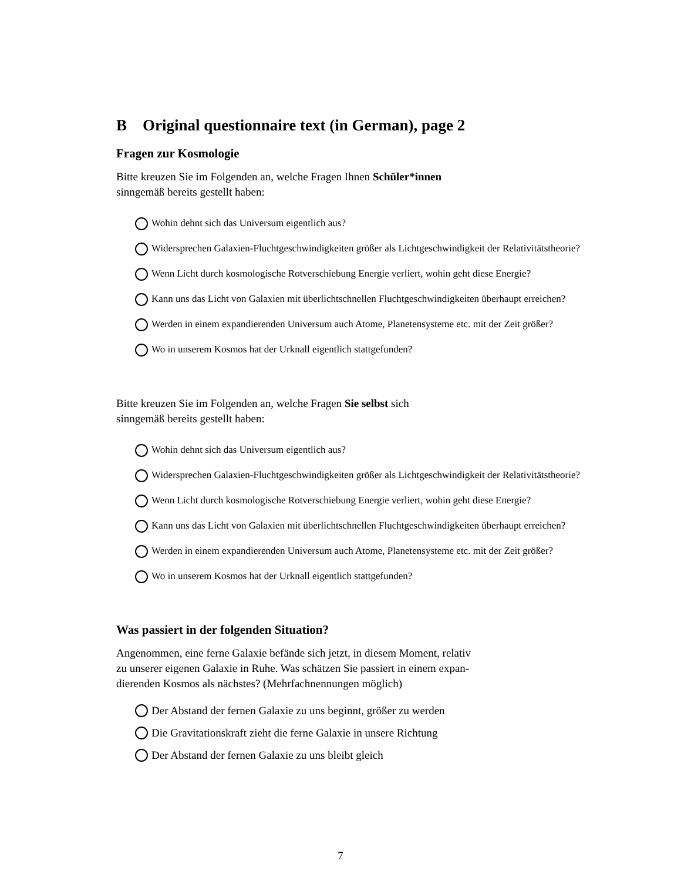B Original questionnaire text (in German), page 2
Fragen zur Kosmologie
Bitte kreuzen Sie im Folgenden an, welche Fragen Ihnen Schüler*innen
sinngemäß bereits gestellt haben:
Wohin dehnt sich das Universum eigentlich aus?
Widersprechen Galaxien-Fluchtgeschwindigkeiten größer als Lichtgeschwindigkeit der Relativitätstheorie?
Wenn Licht durch kosmologische Rotverschiebung Energie verliert, wohin geht diese Energie?
Kann uns das Licht von Galaxien mit überlichtschnellen Fluchtgeschwindigkeiten überhaupt erreichen?
Werden in einem expandierenden Universum auch Atome, Planetensysteme etc. mit der Zeit größer?
Wo in unserem Kosmos hat der Urknall eigentlich stattgefunden?
Bitte kreuzen Sie im Folgenden an, welche Fragen Sie selbst sich
sinngemäß bereits gestellt haben:
Wohin dehnt sich das Universum eigentlich aus?
Widersprechen Galaxien-Fluchtgeschwindigkeiten größer als Lichtgeschwindigkeit der Relativitätstheorie?
Wenn Licht durch kosmologische Rotverschiebung Energie verliert, wohin geht diese Energie?
Kann uns das Licht von Galaxien mit überlichtschnellen Fluchtgeschwindigkeiten überhaupt erreichen?
Werden in einem expandierenden Universum auch Atome, Planetensysteme etc. mit der Zeit größer?
Wo in unserem Kosmos hat der Urknall eigentlich stattgefunden?
Was passiert in der folgenden Situation?
Angenommen, eine ferne Galaxie befände sich jetzt, in diesem Moment, relativ
zu unserer eigenen Galaxie in Ruhe. Was schätzen Sie passiert in einem expan-
dierenden Kosmos als nächstes? (Mehrfachnennungen möglich)
Der Abstand der fernen Galaxie zu uns beginnt, größer zu werden
Die Gravitationskraft zieht die ferne Galaxie in unsere Richtung
Der Abstand der fernen Galaxie zu uns bleibt gleich
7